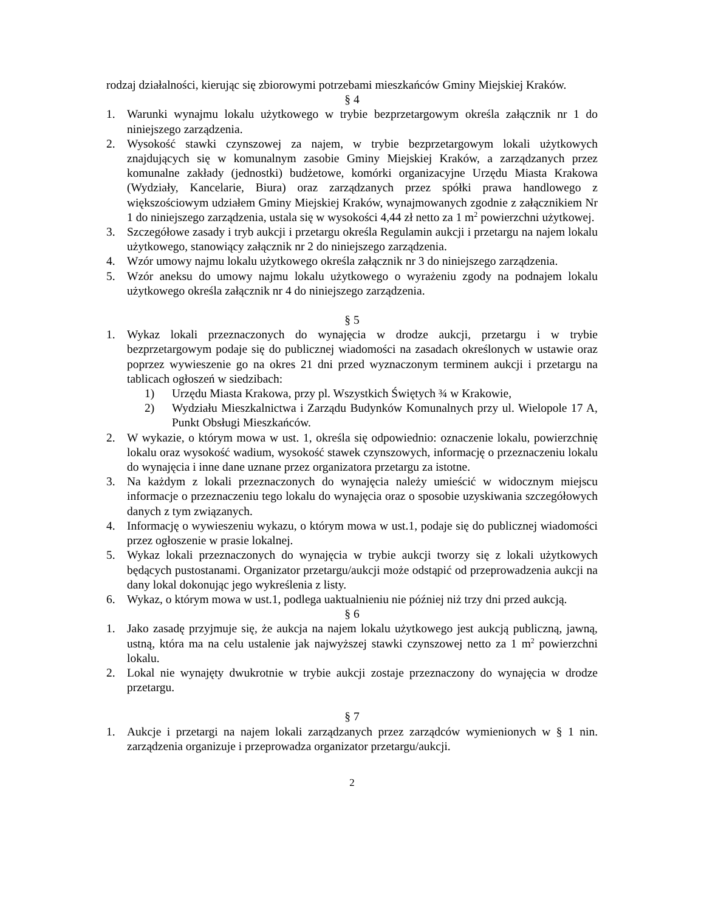rodzaj działalności, kierując się zbiorowymi potrzebami mieszkańców Gminy Miejskiej Kraków.
§ 4
1. Warunki wynajmu lokalu użytkowego w trybie bezprzetargowym określa załącznik nr 1 do niniejszego zarządzenia.
2. Wysokość stawki czynszowej za najem, w trybie bezprzetargowym lokali użytkowych znajdujących się w komunalnym zasobie Gminy Miejskiej Kraków, a zarządzanych przez komunalne zakłady (jednostki) budżetowe, komórki organizacyjne Urzędu Miasta Krakowa (Wydziały, Kancelarie, Biura) oraz zarządzanych przez spółki prawa handlowego z większościowym udziałem Gminy Miejskiej Kraków, wynajmowanych zgodnie z załącznikiem Nr 1 do niniejszego zarządzenia, ustala się w wysokości 4,44 zł netto za 1 m<sup>2</sup> powierzchni użytkowej.
3. Szczegółowe zasady i tryb aukcji i przetargu określa Regulamin aukcji i przetargu na najem lokalu użytkowego, stanowiący załącznik nr 2 do niniejszego zarządzenia.
4. Wzór umowy najmu lokalu użytkowego określa załącznik nr 3 do niniejszego zarządzenia.
5. Wzór aneksu do umowy najmu lokalu użytkowego o wyrażeniu zgody na podnajem lokalu użytkowego określa załącznik nr 4 do niniejszego zarządzenia.
§ 5
1. Wykaz lokali przeznaczonych do wynajęcia w drodze aukcji, przetargu i w trybie bezprzetargowym podaje się do publicznej wiadomości na zasadach określonych w ustawie oraz poprzez wywieszenie go na okres 21 dni przed wyznaczonym terminem aukcji i przetargu na tablicach ogłoszeń w siedzibach:
1) Urzędu Miasta Krakowa, przy pl. Wszystkich Świętych ¾ w Krakowie,
2) Wydziału Mieszkalnictwa i Zarządu Budynków Komunalnych przy ul. Wielopole 17 A, Punkt Obsługi Mieszkańców.
2. W wykazie, o którym mowa w ust. 1, określa się odpowiednio: oznaczenie lokalu, powierzchnię lokalu oraz wysokość wadium, wysokość stawek czynszowych, informację o przeznaczeniu lokalu do wynajęcia i inne dane uznane przez organizatora przetargu za istotne.
3. Na każdym z lokali przeznaczonych do wynajęcia należy umieścić w widocznym miejscu informacje o przeznaczeniu tego lokalu do wynajęcia oraz o sposobie uzyskiwania szczegółowych danych z tym związanych.
4. Informację o wywieszeniu wykazu, o którym mowa w ust.1, podaje się do publicznej wiadomości przez ogłoszenie w prasie lokalnej.
5. Wykaz lokali przeznaczonych do wynajęcia w trybie aukcji tworzy się z lokali użytkowych będących pustostanami. Organizator przetargu/aukcji może odstąpić od przeprowadzenia aukcji na dany lokal dokonując jego wykreślenia z listy.
6. Wykaz, o którym mowa w ust.1, podlega uaktualnieniu nie później niż trzy dni przed aukcją.
§ 6
1. Jako zasadę przyjmuje się, że aukcja na najem lokalu użytkowego jest aukcją publiczną, jawną, ustną, która ma na celu ustalenie jak najwyższej stawki czynszowej netto za 1 m<sup>2</sup> powierzchni lokalu.
2. Lokal nie wynajęty dwukrotnie w trybie aukcji zostaje przeznaczony do wynajęcia w drodze przetargu.
§ 7
1. Aukcje i przetargi na najem lokali zarządzanych przez zarządców wymienionych w § 1 nin. zarządzenia organizuje i przeprowadza organizator przetargu/aukcji.
2